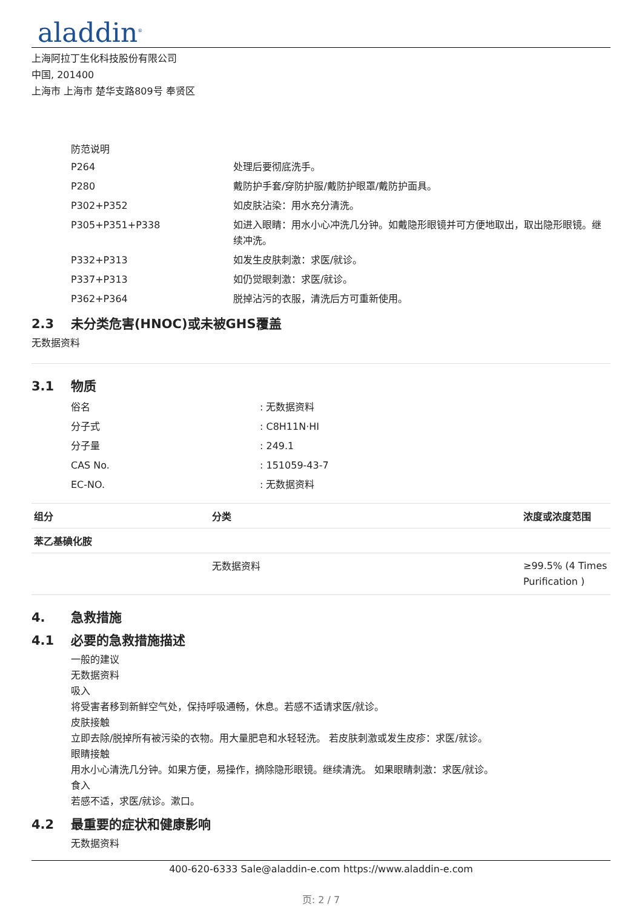aladdin<sup>®</sup>
上海阿拉丁生化科技股份有限公司
中国, 201400
上海市 上海市 楚华支路809号 奉贤区
防范说明
| P264 | 处理后要彻底洗手。 |
| P280 | 戴防护手套/穿防护服/戴防护眼罩/戴防护面具。 |
| P302+P352 | 如皮肤沾染：用水充分清洗。 |
| P305+P351+P338 | 如进入眼睛：用水小心冲洗几分钟。如戴隐形眼镜并可方便地取出，取出隐形眼镜。继续冲洗。 |
| P332+P313 | 如发生皮肤刺激：求医/就诊。 |
| P337+P313 | 如仍觉眼刺激：求医/就诊。 |
| P362+P364 | 脱掉沾污的衣服，清洗后方可重新使用。 |
2.3 未分类危害(HNOC)或未被GHS覆盖
无数据资料
3.1 物质
| 俗名 | : 无数据资料 |
| 分子式 | : C8H11N·HI |
| 分子量 | : 249.1 |
| CAS No. | : 151059-43-7 |
| EC-NO. | : 无数据资料 |
| 组分 | 分类 | 浓度或浓度范围 |
| --- | --- | --- |
| 苯乙基碘化胺 | | |
| | 无数据资料 | ≥99.5% (4 Times Purification ) |
4. 急救措施
4.1 必要的急救措施描述
一般的建议
无数据资料
吸入
将受害者移到新鲜空气处，保持呼吸通畅，休息。若感不适请求医/就诊。
皮肤接触
立即去除/脱掉所有被污染的衣物。用大量肥皂和水轻轻洗。 若皮肤刺激或发生皮疹：求医/就诊。
眼睛接触
用水小心清洗几分钟。如果方便，易操作，摘除隐形眼镜。继续清洗。 如果眼睛刺激：求医/就诊。
食入
若感不适，求医/就诊。漱口。
4.2 最重要的症状和健康影响
无数据资料
400-620-6333 Sale@aladdin-e.com https://www.aladdin-e.com
页: 2 / 7